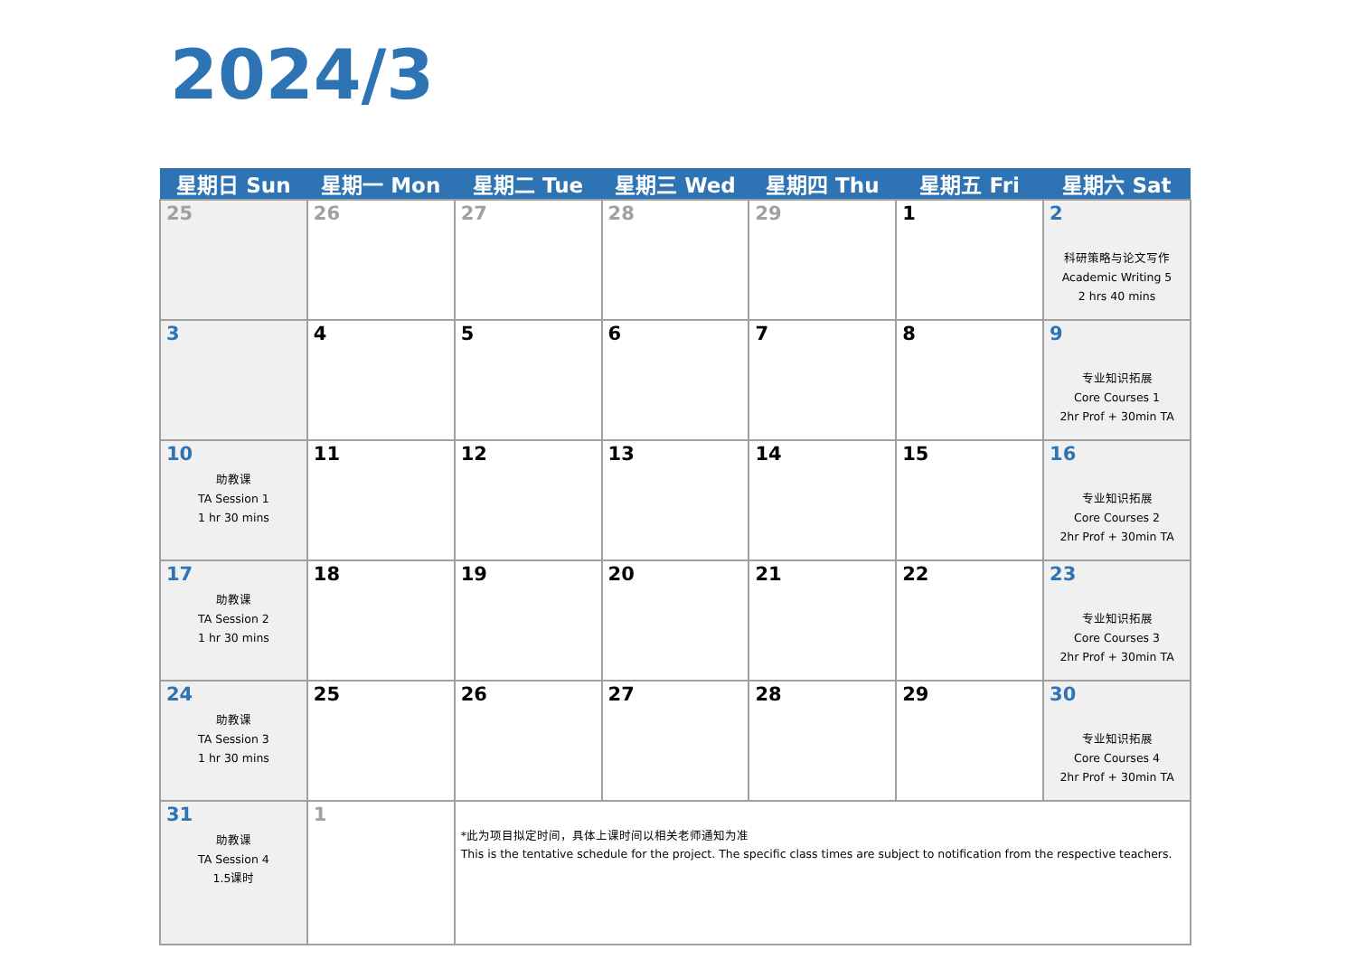2024/3
| 星期日 Sun | 星期一 Mon | 星期二 Tue | 星期三 Wed | 星期四 Thu | 星期五 Fri | 星期六 Sat |
| --- | --- | --- | --- | --- | --- | --- |
| 25 | 26 | 27 | 28 | 29 | 1 | 2 科研策略与论文写作 Academic Writing 5 2 hrs 40 mins |
| 3 | 4 | 5 | 6 | 7 | 8 | 9 专业知识拓展 Core Courses 1 2hr Prof + 30min TA |
| 10 助教课 TA Session 1 1 hr 30 mins | 11 | 12 | 13 | 14 | 15 | 16 专业知识拓展 Core Courses 2 2hr Prof + 30min TA |
| 17 助教课 TA Session 2 1 hr 30 mins | 18 | 19 | 20 | 21 | 22 | 23 专业知识拓展 Core Courses 3 2hr Prof + 30min TA |
| 24 助教课 TA Session 3 1 hr 30 mins | 25 | 26 | 27 | 28 | 29 | 30 专业知识拓展 Core Courses 4 2hr Prof + 30min TA |
| 31 助教课 TA Session 4 1.5课时 | 1 | *此为项目拟定时间，具体上课时间以相关老师通知为准 This is the tentative schedule for the project. The specific class times are subject to notification from the respective teachers. | | | | |